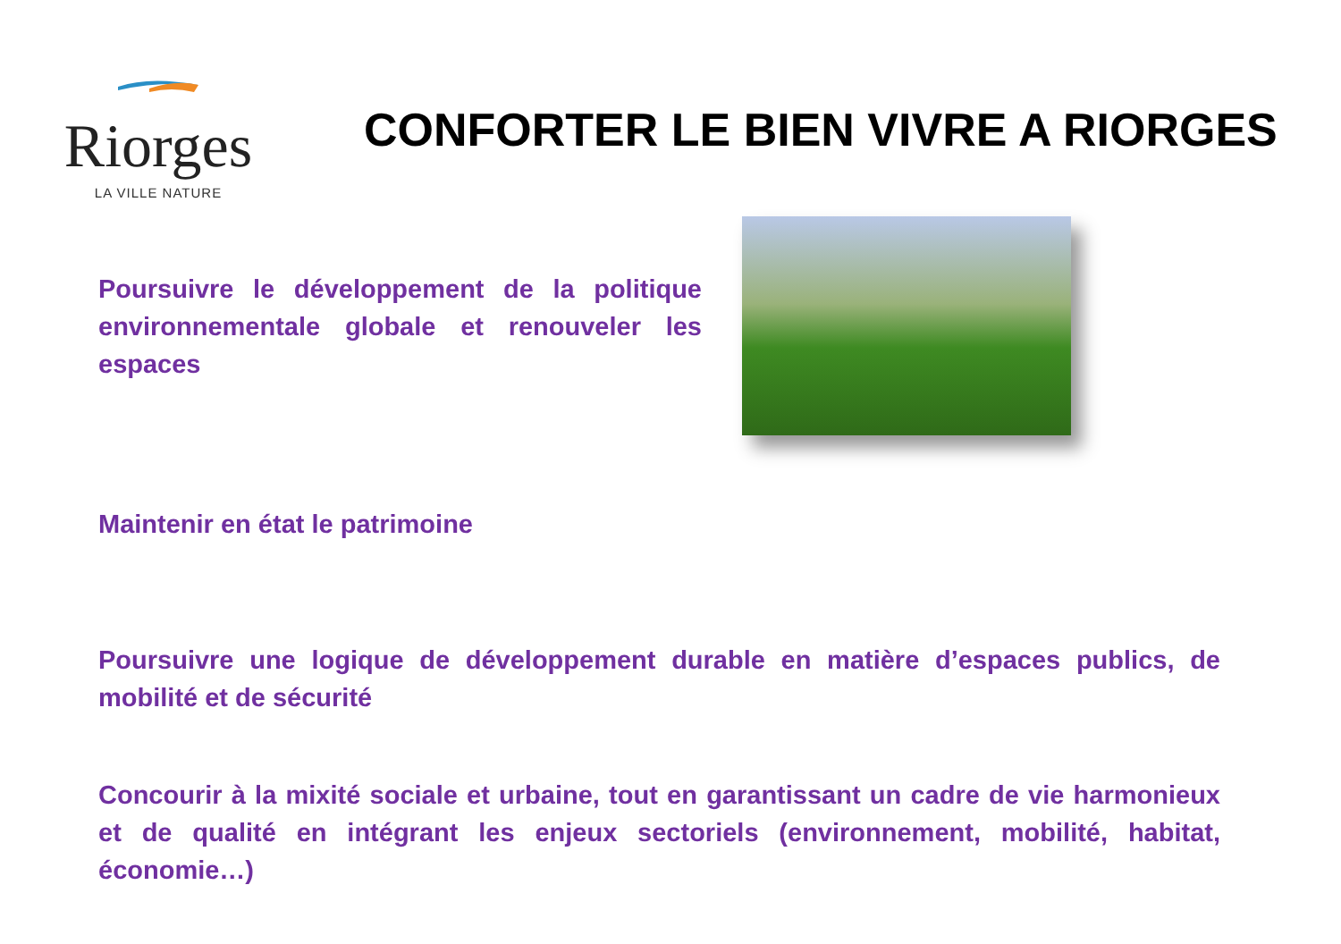Riorges
LA VILLE NATURE
CONFORTER LE BIEN VIVRE A RIORGES
Poursuivre le développement de la politique environnementale globale et renouveler les espaces
Maintenir en état le patrimoine
Poursuivre une logique de développement durable en matière d’espaces publics, de mobilité et de sécurité
Concourir à la mixité sociale et urbaine, tout en garantissant un cadre de vie harmonieux et de qualité en intégrant les enjeux sectoriels (environnement, mobilité, habitat, économie…)